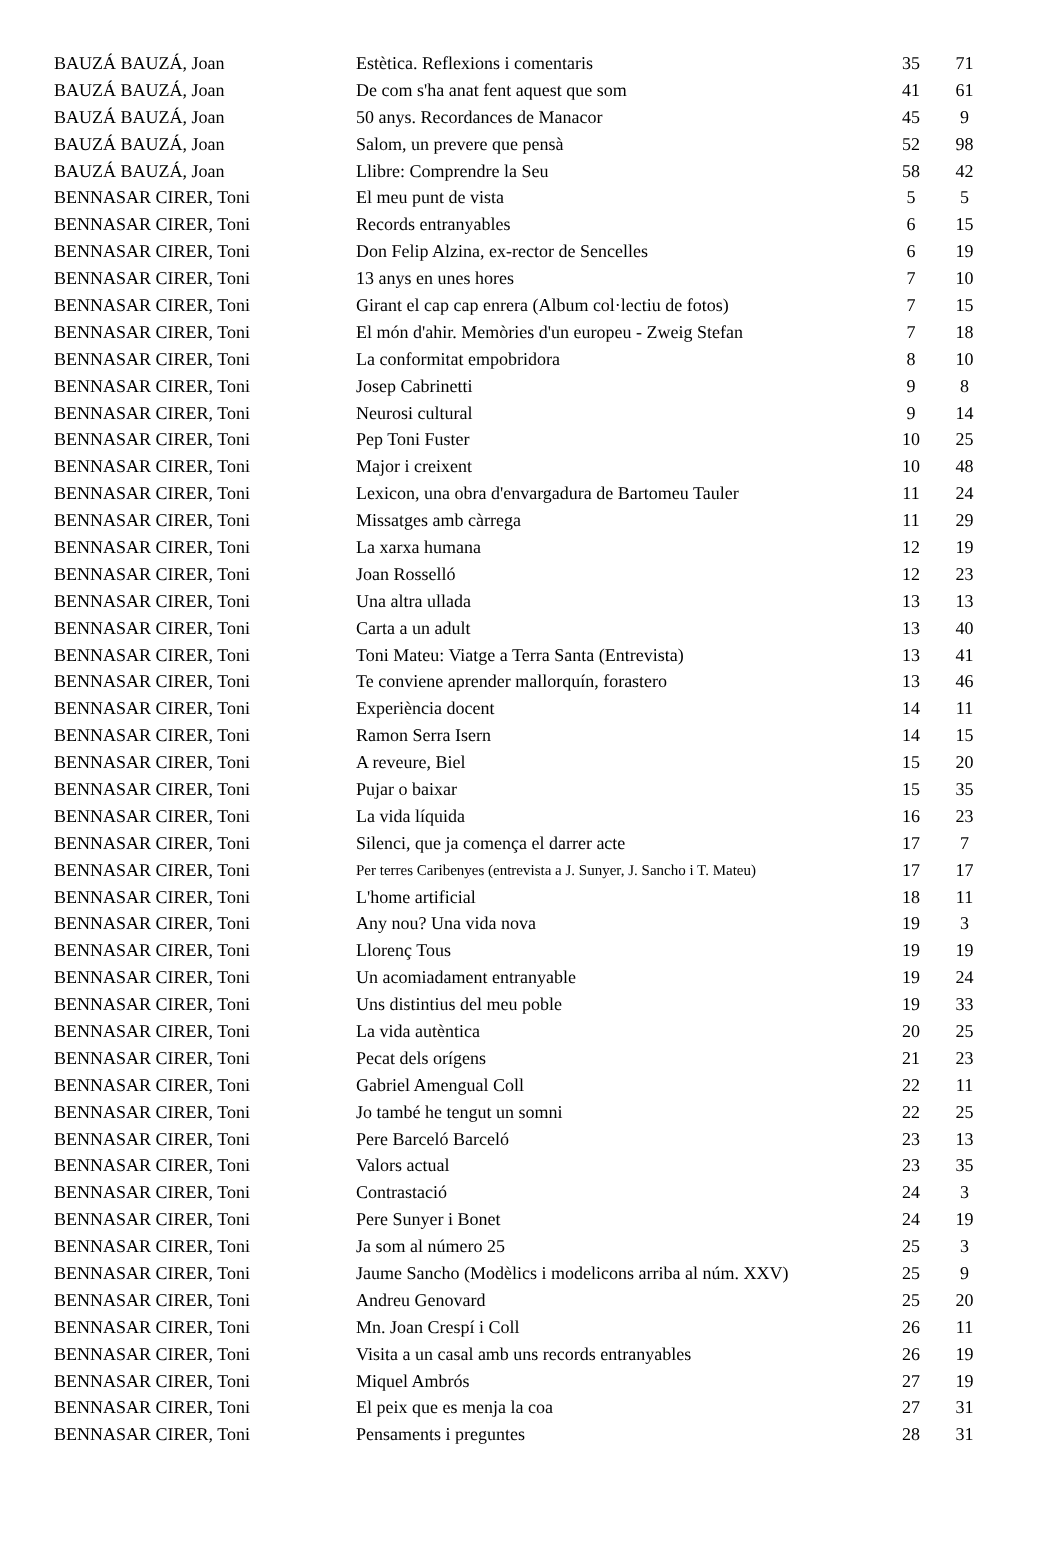| BAUZÁ BAUZÁ, Joan | Estètica. Reflexions i comentaris | 35 | 71 |
| BAUZÁ BAUZÁ, Joan | De com s'ha anat fent aquest que som | 41 | 61 |
| BAUZÁ BAUZÁ, Joan | 50 anys. Recordances de Manacor | 45 | 9 |
| BAUZÁ BAUZÁ, Joan | Salom, un prevere que pensà | 52 | 98 |
| BAUZÁ BAUZÁ, Joan | Llibre: Comprendre la Seu | 58 | 42 |
| BENNASAR CIRER, Toni | El meu punt de vista | 5 | 5 |
| BENNASAR CIRER, Toni | Records entranyables | 6 | 15 |
| BENNASAR CIRER, Toni | Don Felip Alzina, ex-rector de Sencelles | 6 | 19 |
| BENNASAR CIRER, Toni | 13 anys en unes hores | 7 | 10 |
| BENNASAR CIRER, Toni | Girant el cap cap enrera (Album col·lectiu de fotos) | 7 | 15 |
| BENNASAR CIRER, Toni | El món d'ahir. Memòries d'un europeu - Zweig Stefan | 7 | 18 |
| BENNASAR CIRER, Toni | La conformitat empobridora | 8 | 10 |
| BENNASAR CIRER, Toni | Josep Cabrinetti | 9 | 8 |
| BENNASAR CIRER, Toni | Neurosi cultural | 9 | 14 |
| BENNASAR CIRER, Toni | Pep Toni Fuster | 10 | 25 |
| BENNASAR CIRER, Toni | Major i creixent | 10 | 48 |
| BENNASAR CIRER, Toni | Lexicon, una obra d'envargadura de Bartomeu Tauler | 11 | 24 |
| BENNASAR CIRER, Toni | Missatges amb càrrega | 11 | 29 |
| BENNASAR CIRER, Toni | La xarxa humana | 12 | 19 |
| BENNASAR CIRER, Toni | Joan Rosselló | 12 | 23 |
| BENNASAR CIRER, Toni | Una altra ullada | 13 | 13 |
| BENNASAR CIRER, Toni | Carta a un adult | 13 | 40 |
| BENNASAR CIRER, Toni | Toni Mateu: Viatge a Terra Santa (Entrevista) | 13 | 41 |
| BENNASAR CIRER, Toni | Te conviene aprender mallorquín, forastero | 13 | 46 |
| BENNASAR CIRER, Toni | Experiència docent | 14 | 11 |
| BENNASAR CIRER, Toni | Ramon Serra Isern | 14 | 15 |
| BENNASAR CIRER, Toni | A reveure, Biel | 15 | 20 |
| BENNASAR CIRER, Toni | Pujar o baixar | 15 | 35 |
| BENNASAR CIRER, Toni | La vida líquida | 16 | 23 |
| BENNASAR CIRER, Toni | Silenci, que ja comença el darrer acte | 17 | 7 |
| BENNASAR CIRER, Toni | Per terres Caribenyes (entrevista a J. Sunyer, J. Sancho i T. Mateu) | 17 | 17 |
| BENNASAR CIRER, Toni | L'home artificial | 18 | 11 |
| BENNASAR CIRER, Toni | Any nou? Una vida nova | 19 | 3 |
| BENNASAR CIRER, Toni | Llorenç Tous | 19 | 19 |
| BENNASAR CIRER, Toni | Un acomiadament entranyable | 19 | 24 |
| BENNASAR CIRER, Toni | Uns distintius del meu poble | 19 | 33 |
| BENNASAR CIRER, Toni | La vida autèntica | 20 | 25 |
| BENNASAR CIRER, Toni | Pecat dels orígens | 21 | 23 |
| BENNASAR CIRER, Toni | Gabriel Amengual Coll | 22 | 11 |
| BENNASAR CIRER, Toni | Jo també he tengut un somni | 22 | 25 |
| BENNASAR CIRER, Toni | Pere Barceló Barceló | 23 | 13 |
| BENNASAR CIRER, Toni | Valors actual | 23 | 35 |
| BENNASAR CIRER, Toni | Contrastació | 24 | 3 |
| BENNASAR CIRER, Toni | Pere Sunyer i Bonet | 24 | 19 |
| BENNASAR CIRER, Toni | Ja som al número 25 | 25 | 3 |
| BENNASAR CIRER, Toni | Jaume Sancho (Modèlics i modelicons arriba al núm. XXV) | 25 | 9 |
| BENNASAR CIRER, Toni | Andreu Genovard | 25 | 20 |
| BENNASAR CIRER, Toni | Mn. Joan Crespí i Coll | 26 | 11 |
| BENNASAR CIRER, Toni | Visita a un casal amb uns records entranyables | 26 | 19 |
| BENNASAR CIRER, Toni | Miquel Ambrós | 27 | 19 |
| BENNASAR CIRER, Toni | El peix que es menja la coa | 27 | 31 |
| BENNASAR CIRER, Toni | Pensaments i preguntes | 28 | 31 |